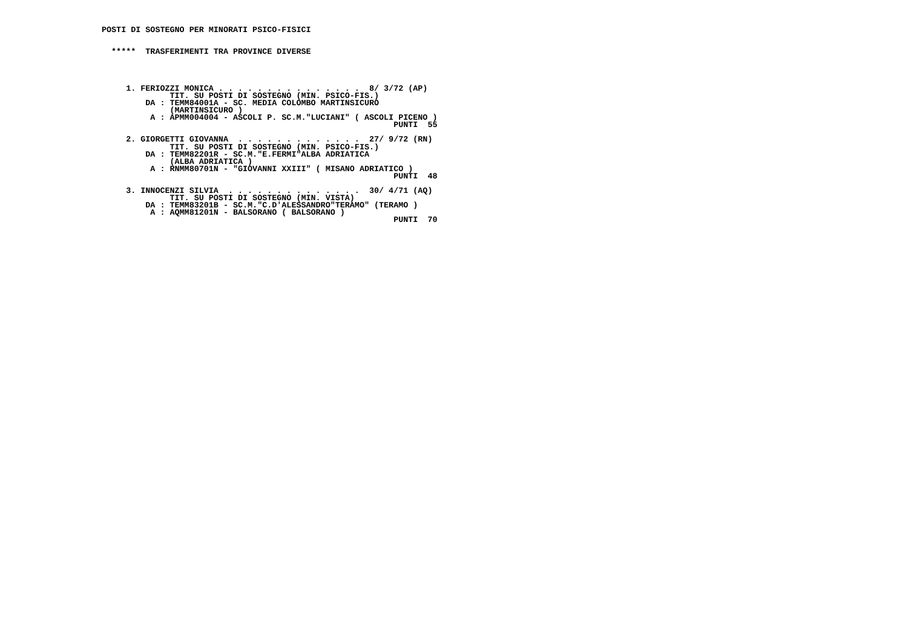POSTI DI SOSTEGNO PER MINORATI PSICO-FISICI


  *****  TRASFERIMENTI TRA PROVINCE DIVERSE




     1. FERIOZZI MONICA . . . . . . . . . . . . . . .  8/ 3/72 (AP)
              TIT. SU POSTI DI SOSTEGNO (MIN. PSICO-FIS.)
         DA : TEMM84001A - SC. MEDIA COLOMBO MARTINSICURO
              (MARTINSICURO )
          A : APMM004004 - ASCOLI P. SC.M."LUCIANI" ( ASCOLI PICENO )
                                                            PUNTI  55

     2. GIORGETTI GIOVANNA  . . . . . . . . . . . . .  27/ 9/72 (RN)
              TIT. SU POSTI DI SOSTEGNO (MIN. PSICO-FIS.)
         DA : TEMM82201R - SC.M."E.FERMI"ALBA ADRIATICA
              (ALBA ADRIATICA )
          A : RNMM80701N - "GIOVANNI XXIII" ( MISANO ADRIATICO )
                                                            PUNTI  48

     3. INNOCENZI SILVIA  . . . . . . . . . . . . . .  30/ 4/71 (AQ)
              TIT. SU POSTI DI SOSTEGNO (MIN. VISTA)
         DA : TEMM83201B - SC.M."C.D'ALESSANDRO"TERAMO" (TERAMO )
          A : AQMM81201N - BALSORANO ( BALSORANO )
                                                            PUNTI  70